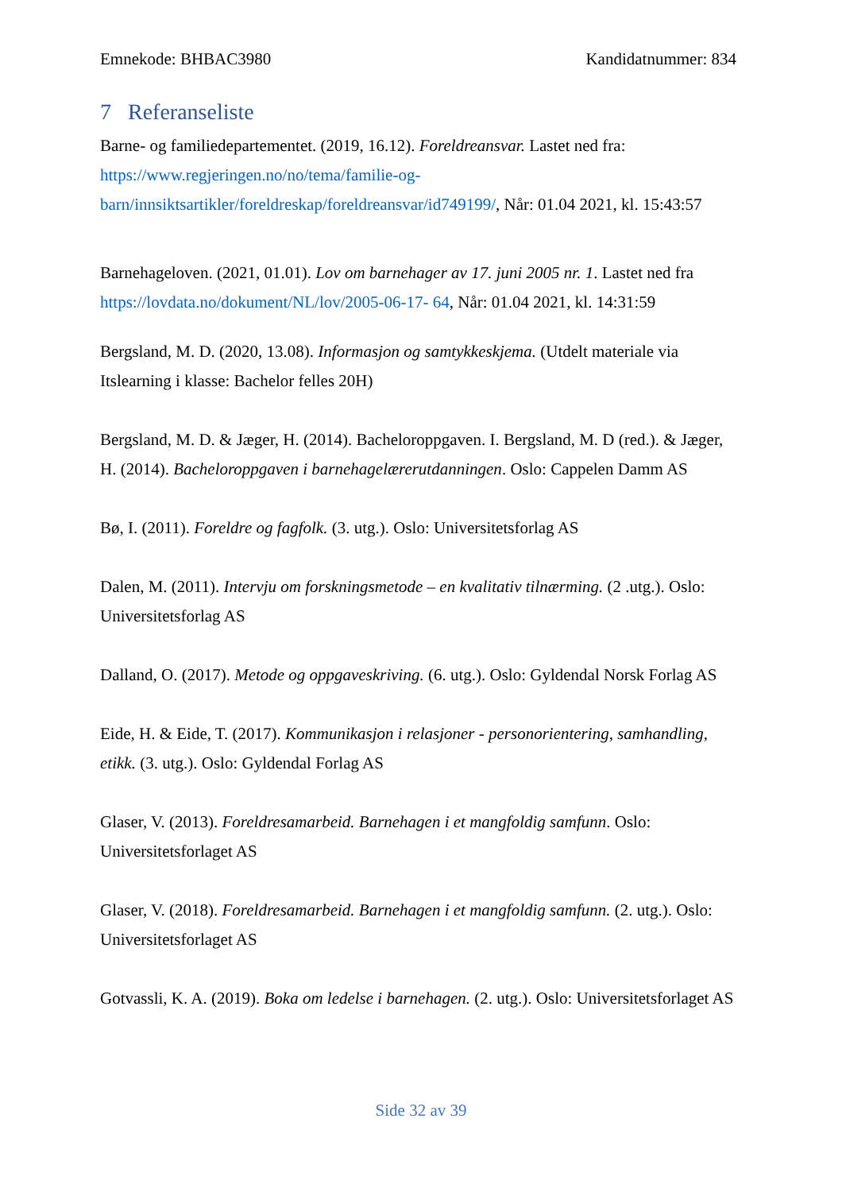Emnekode: BHBAC3980 Kandidatnummer: 834
7 Referanseliste
Barne- og familiedepartementet. (2019, 16.12). Foreldreansvar. Lastet ned fra: https://www.regjeringen.no/no/tema/familie-og-barn/innsiktsartikler/foreldreskap/foreldreansvar/id749199/, Når: 01.04 2021, kl. 15:43:57
Barnehageloven. (2021, 01.01). Lov om barnehager av 17. juni 2005 nr. 1. Lastet ned fra https://lovdata.no/dokument/NL/lov/2005-06-17- 64, Når: 01.04 2021, kl. 14:31:59
Bergsland, M. D. (2020, 13.08). Informasjon og samtykkeskjema. (Utdelt materiale via Itslearning i klasse: Bachelor felles 20H)
Bergsland, M. D. & Jæger, H. (2014). Bacheloroppgaven. I. Bergsland, M. D (red.). & Jæger, H. (2014). Bacheloroppgaven i barnehagelærerutdanningen. Oslo: Cappelen Damm AS
Bø, I. (2011). Foreldre og fagfolk. (3. utg.). Oslo: Universitetsforlag AS
Dalen, M. (2011). Intervju om forskningsmetode – en kvalitativ tilnærming. (2 .utg.). Oslo: Universitetsforlag AS
Dalland, O. (2017). Metode og oppgaveskriving. (6. utg.). Oslo: Gyldendal Norsk Forlag AS
Eide, H. & Eide, T. (2017). Kommunikasjon i relasjoner - personorientering, samhandling, etikk. (3. utg.). Oslo: Gyldendal Forlag AS
Glaser, V. (2013). Foreldresamarbeid. Barnehagen i et mangfoldig samfunn. Oslo: Universitetsforlaget AS
Glaser, V. (2018). Foreldresamarbeid. Barnehagen i et mangfoldig samfunn. (2. utg.). Oslo: Universitetsforlaget AS
Gotvassli, K. A. (2019). Boka om ledelse i barnehagen. (2. utg.). Oslo: Universitetsforlaget AS
Side 32 av 39